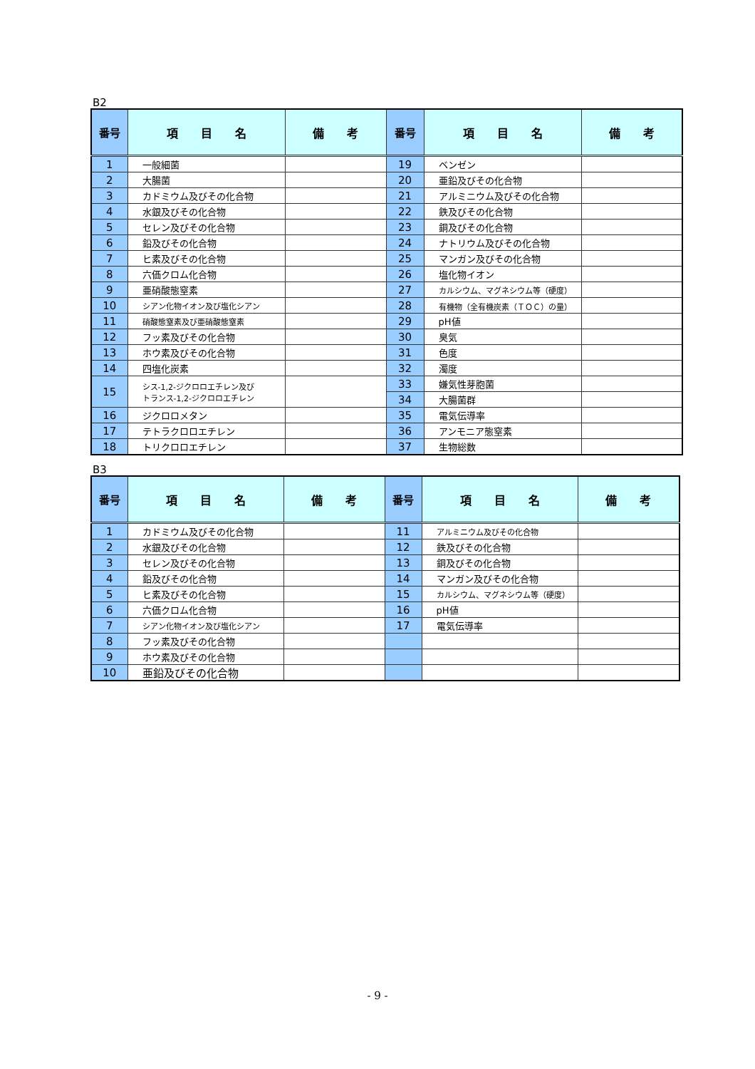B2
| 番号 | 項 目 名 | 備 考 | 番号 | 項 目 名 | 備 考 |
| --- | --- | --- | --- | --- | --- |
| 1 | 一般細菌 | | 19 | ベンゼン | |
| 2 | 大腸菌 | | 20 | 亜鉛及びその化合物 | |
| 3 | カドミウム及びその化合物 | | 21 | アルミニウム及びその化合物 | |
| 4 | 水銀及びその化合物 | | 22 | 鉄及びその化合物 | |
| 5 | セレン及びその化合物 | | 23 | 銅及びその化合物 | |
| 6 | 鉛及びその化合物 | | 24 | ナトリウム及びその化合物 | |
| 7 | ヒ素及びその化合物 | | 25 | マンガン及びその化合物 | |
| 8 | 六価クロム化合物 | | 26 | 塩化物イオン | |
| 9 | 亜硝酸態窒素 | | 27 | カルシウム、マグネシウム等（硬度） | |
| 10 | シアン化物イオン及び塩化シアン | | 28 | 有機物（全有機炭素（ＴＯＣ）の量） | |
| 11 | 硝酸態窒素及び亜硝酸態窒素 | | 29 | pH値 | |
| 12 | フッ素及びその化合物 | | 30 | 臭気 | |
| 13 | ホウ素及びその化合物 | | 31 | 色度 | |
| 14 | 四塩化炭素 | | 32 | 濁度 | |
| 15 | シス-1,2-ジクロロエチレン及び トランス-1,2-ジクロロエチレン | | 33 | 嫌気性芽胞菌 | |
| | | | 34 | 大腸菌群 | |
| 16 | ジクロロメタン | | 35 | 電気伝導率 | |
| 17 | テトラクロロエチレン | | 36 | アンモニア態窒素 | |
| 18 | トリクロロエチレン | | 37 | 生物総数 | |
B3
| 番号 | 項 目 名 | 備 考 | 番号 | 項 目 名 | 備 考 |
| --- | --- | --- | --- | --- | --- |
| 1 | カドミウム及びその化合物 | | 11 | アルミニウム及びその化合物 | |
| 2 | 水銀及びその化合物 | | 12 | 鉄及びその化合物 | |
| 3 | セレン及びその化合物 | | 13 | 銅及びその化合物 | |
| 4 | 鉛及びその化合物 | | 14 | マンガン及びその化合物 | |
| 5 | ヒ素及びその化合物 | | 15 | カルシウム、マグネシウム等（硬度） | |
| 6 | 六価クロム化合物 | | 16 | pH値 | |
| 7 | シアン化物イオン及び塩化シアン | | 17 | 電気伝導率 | |
| 8 | フッ素及びその化合物 | | | | |
| 9 | ホウ素及びその化合物 | | | | |
| 10 | 亜鉛及びその化合物 | | | | |
- 9 -